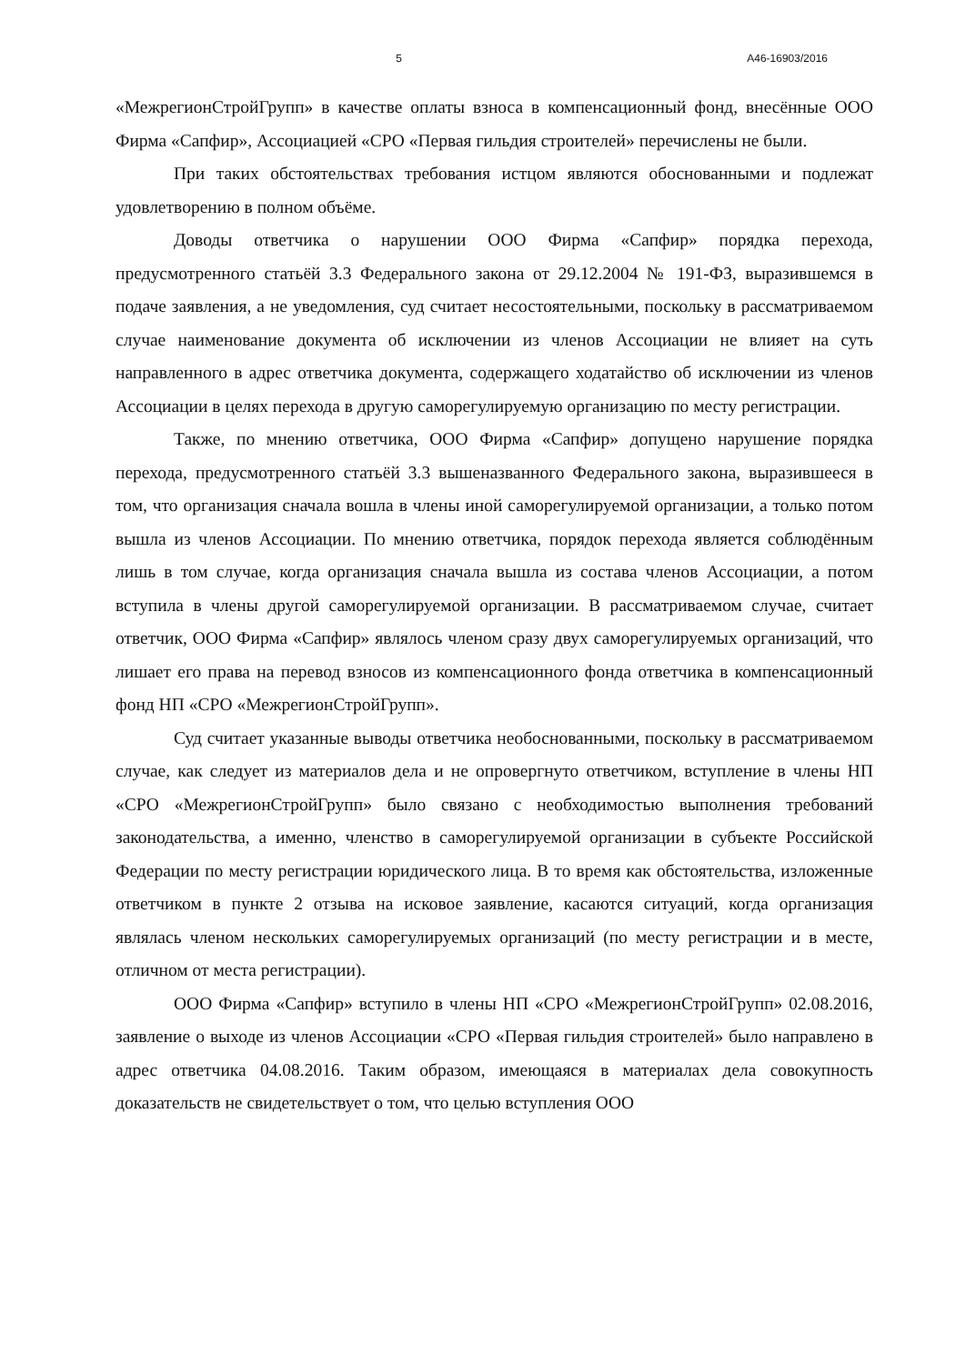5 А46-16903/2016
«МежрегионСтройГрупп» в качестве оплаты взноса в компенсационный фонд, внесённые ООО Фирма «Сапфир», Ассоциацией «СРО «Первая гильдия строителей» перечислены не были.
При таких обстоятельствах требования истцом являются обоснованными и подлежат удовлетворению в полном объёме.
Доводы ответчика о нарушении ООО Фирма «Сапфир» порядка перехода, предусмотренного статьёй 3.3 Федерального закона от 29.12.2004 № 191-ФЗ, выразившемся в подаче заявления, а не уведомления, суд считает несостоятельными, поскольку в рассматриваемом случае наименование документа об исключении из членов Ассоциации не влияет на суть направленного в адрес ответчика документа, содержащего ходатайство об исключении из членов Ассоциации в целях перехода в другую саморегулируемую организацию по месту регистрации.
Также, по мнению ответчика, ООО Фирма «Сапфир» допущено нарушение порядка перехода, предусмотренного статьёй 3.3 вышеназванного Федерального закона, выразившееся в том, что организация сначала вошла в члены иной саморегулируемой организации, а только потом вышла из членов Ассоциации. По мнению ответчика, порядок перехода является соблюдённым лишь в том случае, когда организация сначала вышла из состава членов Ассоциации, а потом вступила в члены другой саморегулируемой организации. В рассматриваемом случае, считает ответчик, ООО Фирма «Сапфир» являлось членом сразу двух саморегулируемых организаций, что лишает его права на перевод взносов из компенсационного фонда ответчика в компенсационный фонд НП «СРО «МежрегионСтройГрупп».
Суд считает указанные выводы ответчика необоснованными, поскольку в рассматриваемом случае, как следует из материалов дела и не опровергнуто ответчиком, вступление в члены НП «СРО «МежрегионСтройГрупп» было связано с необходимостью выполнения требований законодательства, а именно, членство в саморегулируемой организации в субъекте Российской Федерации по месту регистрации юридического лица. В то время как обстоятельства, изложенные ответчиком в пункте 2 отзыва на исковое заявление, касаются ситуаций, когда организация являлась членом нескольких саморегулируемых организаций (по месту регистрации и в месте, отличном от места регистрации).
ООО Фирма «Сапфир» вступило в члены НП «СРО «МежрегионСтройГрупп» 02.08.2016, заявление о выходе из членов Ассоциации «СРО «Первая гильдия строителей» было направлено в адрес ответчика 04.08.2016. Таким образом, имеющаяся в материалах дела совокупность доказательств не свидетельствует о том, что целью вступления ООО